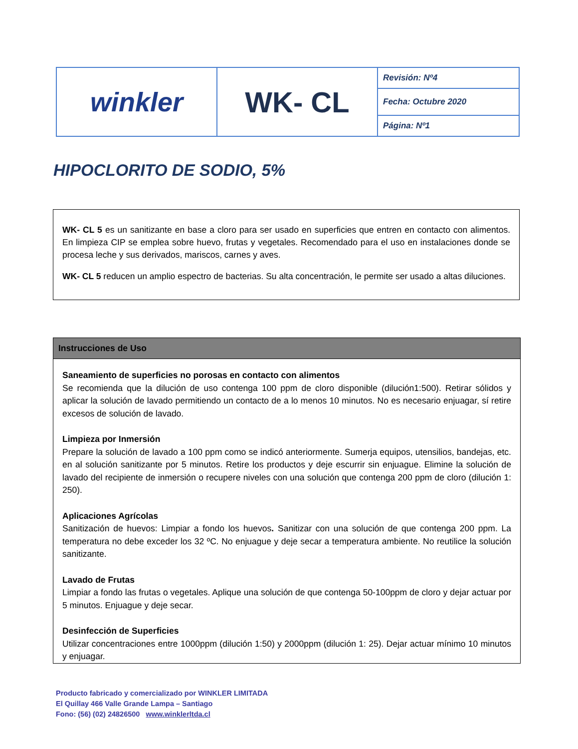| winkler | WK- CL | Revisión: Nº4 |
| | | Fecha: Octubre 2020 |
| | | Página: Nº1 |
HIPOCLORITO DE SODIO, 5%
WK- CL 5 es un sanitizante en base a cloro para ser usado en superficies que entren en contacto con alimentos. En limpieza CIP se emplea sobre huevo, frutas y vegetales. Recomendado para el uso en instalaciones donde se procesa leche y sus derivados, mariscos, carnes y aves.
WK- CL 5 reducen un amplio espectro de bacterias. Su alta concentración, le permite ser usado a altas diluciones.
Instrucciones de Uso
Saneamiento de superficies no porosas en contacto con alimentos
Se recomienda que la dilución de uso contenga 100 ppm de cloro disponible (dilución1:500). Retirar sólidos y aplicar la solución de lavado permitiendo un contacto de a lo menos 10 minutos. No es necesario enjuagar, sí retire excesos de solución de lavado.
Limpieza por Inmersión
Prepare la solución de lavado a 100 ppm como se indicó anteriormente. Sumerja equipos, utensilios, bandejas, etc. en al solución sanitizante por 5 minutos. Retire los productos y deje escurrir sin enjuague. Elimine la solución de lavado del recipiente de inmersión o recupere niveles con una solución que contenga 200 ppm de cloro (dilución 1: 250).
Aplicaciones Agrícolas
Sanitización de huevos: Limpiar a fondo los huevos. Sanitizar con una solución de que contenga 200 ppm. La temperatura no debe exceder los 32 ºC. No enjuague y deje secar a temperatura ambiente. No reutilice la solución sanitizante.
Lavado de Frutas
Limpiar a fondo las frutas o vegetales. Aplique una solución de que contenga 50-100ppm de cloro y dejar actuar por 5 minutos. Enjuague y deje secar.
Desinfección de Superficies
Utilizar concentraciones entre 1000ppm (dilución 1:50) y 2000ppm (dilución 1: 25). Dejar actuar mínimo 10 minutos y enjuagar.
Producto fabricado y comercializado por WINKLER LIMITADA
El Quillay 466 Valle Grande Lampa – Santiago
Fono: (56) (02) 24826500 www.winklerltda.cl